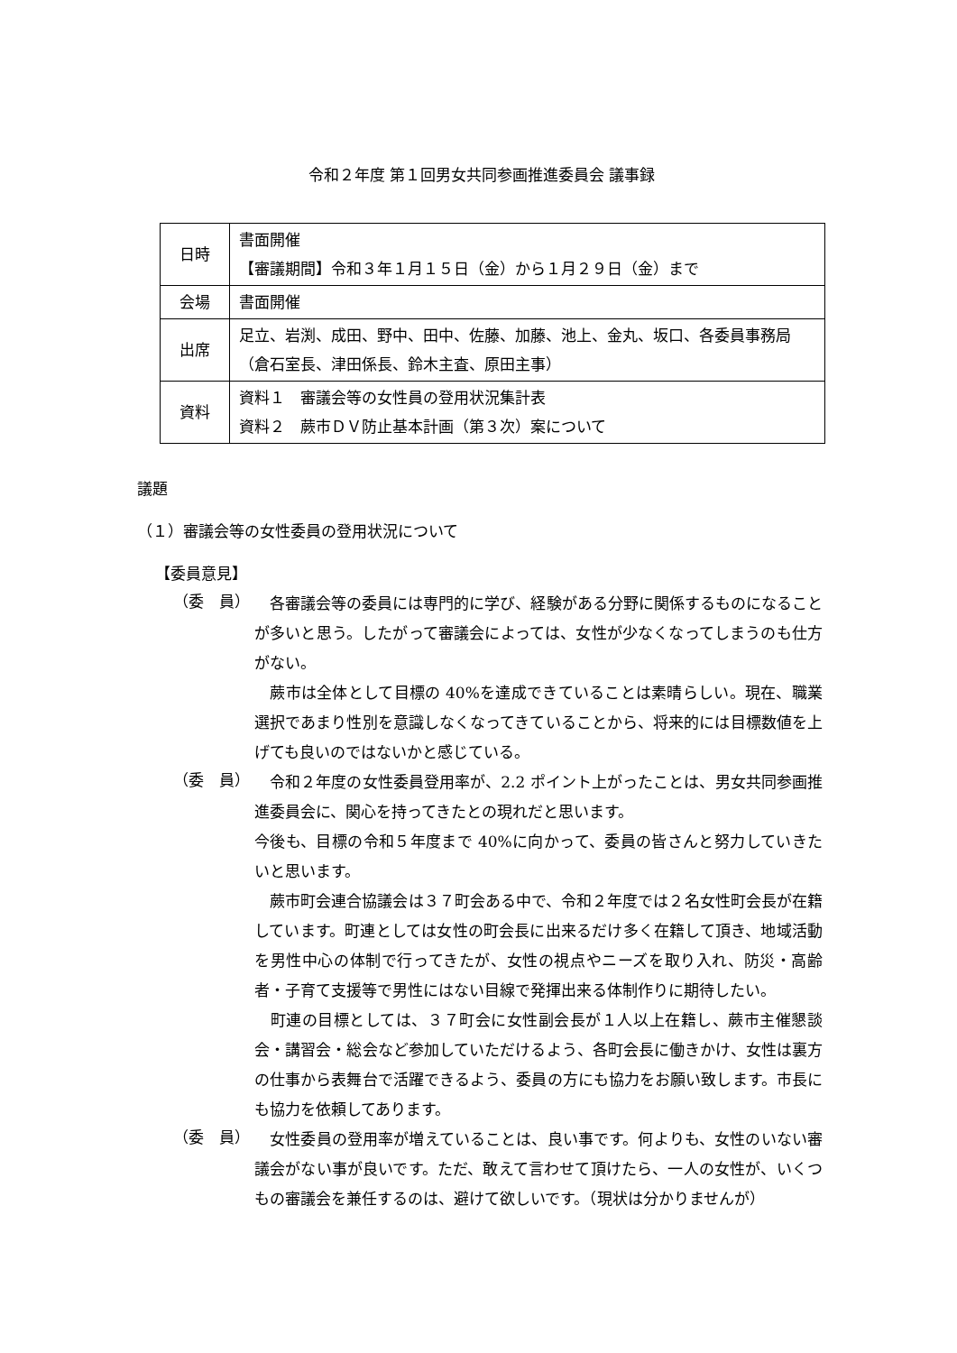令和２年度 第１回男女共同参画推進委員会 議事録
| 日時 | 書面開催 【審議期間】令和３年１月１５日（金）から１月２９日（金）まで |
| 会場 | 書面開催 |
| 出席 | 足立、岩渕、成田、野中、田中、佐藤、加藤、池上、金丸、坂口、各委員事務局（倉石室長、津田係長、鈴木主査、原田主事） |
| 資料 | 資料１ 審議会等の女性員の登用状況集計表 資料２ 蕨市ＤＶ防止基本計画（第３次）案について |
議題
（１）審議会等の女性委員の登用状況について
【委員意見】
（委　員）
　各審議会等の委員には専門的に学び、経験がある分野に関係するものになることが多いと思う。したがって審議会によっては、女性が少なくなってしまうのも仕方がない。
　蕨市は全体として目標の 40%を達成できていることは素晴らしい。現在、職業選択であまり性別を意識しなくなってきていることから、将来的には目標数値を上げても良いのではないかと感じている。
（委　員）
　令和２年度の女性委員登用率が、2.2 ポイント上がったことは、男女共同参画推進委員会に、関心を持ってきたとの現れだと思います。
今後も、目標の令和５年度まで 40%に向かって、委員の皆さんと努力していきたいと思います。
　蕨市町会連合協議会は３７町会ある中で、令和２年度では２名女性町会長が在籍しています。町連としては女性の町会長に出来るだけ多く在籍して頂き、地域活動を男性中心の体制で行ってきたが、女性の視点やニーズを取り入れ、防災・高齢者・子育て支援等で男性にはない目線で発揮出来る体制作りに期待したい。
　町連の目標としては、３７町会に女性副会長が１人以上在籍し、蕨市主催懇談会・講習会・総会など参加していただけるよう、各町会長に働きかけ、女性は裏方の仕事から表舞台で活躍できるよう、委員の方にも協力をお願い致します。市長にも協力を依頼してあります。
（委　員）
　女性委員の登用率が増えていることは、良い事です。何よりも、女性のいない審議会がない事が良いです。ただ、敢えて言わせて頂けたら、一人の女性が、いくつもの審議会を兼任するのは、避けて欲しいです。（現状は分かりませんが）